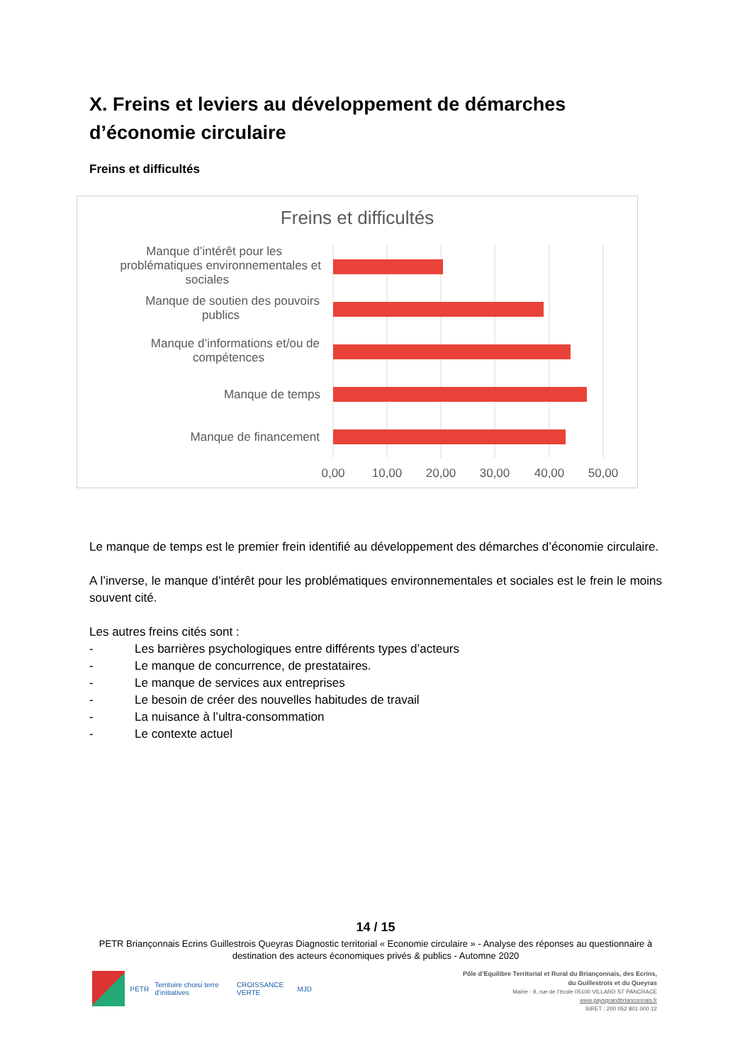X. Freins et leviers au développement de démarches d’économie circulaire
Freins et difficultés
Freins et difficultés
Manque d’intérêt pour les
problématiques environnementales et
sociales
Manque de soutien des pouvoirs
publics
Manque d’informations et/ou de
compétences
Manque de temps
Manque de financement
0,00
10,00
20,00
30,00
40,00
50,00
Le manque de temps est le premier frein identifié au développement des démarches d’économie circulaire.
A l’inverse, le manque d’intérêt pour les problématiques environnementales et sociales est le frein le moins souvent cité.
Les autres freins cités sont :
- Les barrières psychologiques entre différents types d’acteurs
- Le manque de concurrence, de prestataires.
- Le manque de services aux entreprises
- Le besoin de créer des nouvelles habitudes de travail
- La nuisance à l’ultra-consommation
- Le contexte actuel
14 / 15
PETR Briançonnais Ecrins Guillestrois Queyras Diagnostic territorial « Economie circulaire » - Analyse des réponses au questionnaire à destination des acteurs économiques privés & publics - Automne 2020
PETR Territoire choisi terre d’initiatives CROISSANCE VERTE MJD
Pôle d’Equilibre Territorial et Rural du Briançonnais, des Ecrins,
du Guillestrois et du Queyras
Mairie - 9, rue de l’école 05100 VILLARD ST PANCRACE
www.paysgrandbrianconnais.fr
SIRET : 200 052 801 000 12